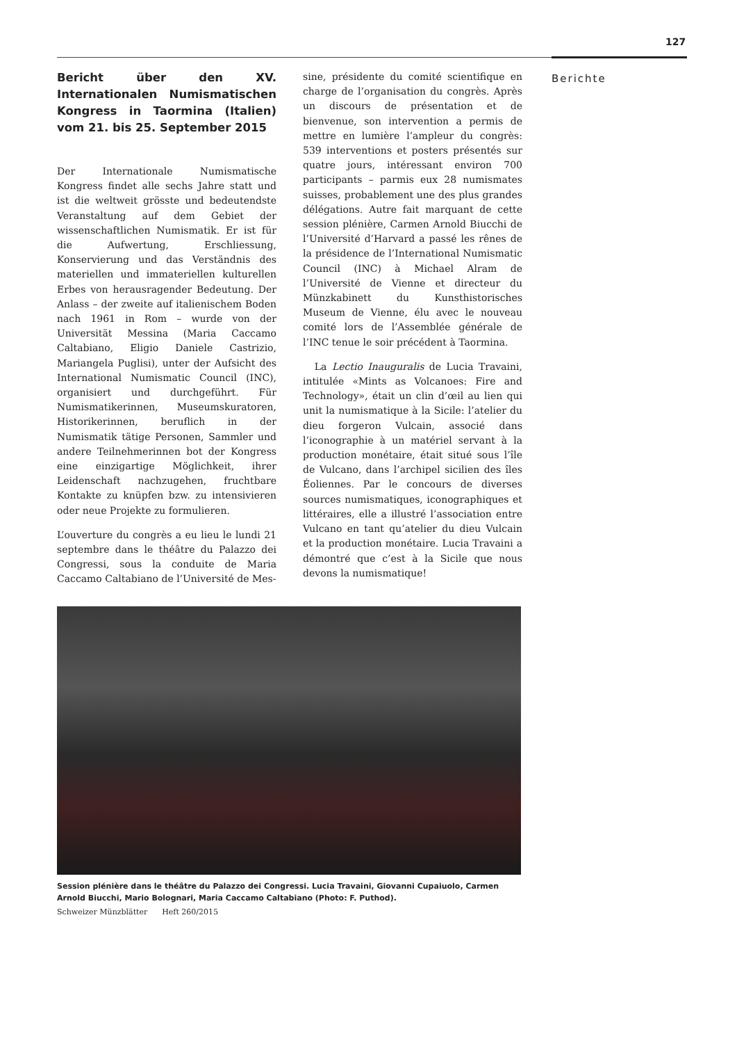127
Berichte
Bericht über den XV. Internationalen Numismatischen Kongress in Taormina (Italien) vom 21. bis 25. September 2015
Der Internationale Numismatische Kongress findet alle sechs Jahre statt und ist die weltweit grösste und bedeutendste Veranstaltung auf dem Gebiet der wissenschaftlichen Numismatik. Er ist für die Aufwertung, Erschliessung, Konservierung und das Verständnis des materiellen und immateriellen kulturellen Erbes von herausragender Bedeutung. Der Anlass – der zweite auf italienischem Boden nach 1961 in Rom – wurde von der Universität Messina (Maria Caccamo Caltabiano, Eligio Daniele Castrizio, Mariangela Puglisi), unter der Aufsicht des International Numismatic Council (INC), organisiert und durchgeführt. Für Numismatikerinnen, Museumskuratoren, Historikerinnen, beruflich in der Numismatik tätige Personen, Sammler und andere Teilnehmerinnen bot der Kongress eine einzigartige Möglichkeit, ihrer Leidenschaft nachzugehen, fruchtbare Kontakte zu knüpfen bzw. zu intensivieren oder neue Projekte zu formulieren.
L’ouverture du congrès a eu lieu le lundi 21 septembre dans le théâtre du Palazzo dei Congressi, sous la conduite de Maria Caccamo Caltabiano de l’Université de Mes-
sine, présidente du comité scientifique en charge de l’organisation du congrès. Après un discours de présentation et de bienvenue, son intervention a permis de mettre en lumière l’ampleur du congrès: 539 interventions et posters présentés sur quatre jours, intéressant environ 700 participants – parmis eux 28 numismates suisses, probablement une des plus grandes délégations. Autre fait marquant de cette session plénière, Carmen Arnold Biucchi de l’Université d’Harvard a passé les rênes de la présidence de l’International Numismatic Council (INC) à Michael Alram de l’Université de Vienne et directeur du Münzkabinett du Kunsthistorisches Museum de Vienne, élu avec le nouveau comité lors de l’Assemblée générale de l’INC tenue le soir précédent à Taormina.
La Lectio Inauguralis de Lucia Travaini, intitulée «Mints as Volcanoes: Fire and Technology», était un clin d’œil au lien qui unit la numismatique à la Sicile: l’atelier du dieu forgeron Vulcain, associé dans l’iconographie à un matériel servant à la production monétaire, était situé sous l’île de Vulcano, dans l’archipel sicilien des îles Éoliennes. Par le concours de diverses sources numismatiques, iconographiques et littéraires, elle a illustré l’association entre Vulcano en tant qu’atelier du dieu Vulcain et la production monétaire. Lucia Travaini a démontré que c’est à la Sicile que nous devons la numismatique!
Session plénière dans le théâtre du Palazzo dei Congressi. Lucia Travaini, Giovanni Cupaiuolo, Carmen Arnold Biucchi, Mario Bolognari, Maria Caccamo Caltabiano (Photo: F. Puthod).
Schweizer Münzblätter Heft 260/2015